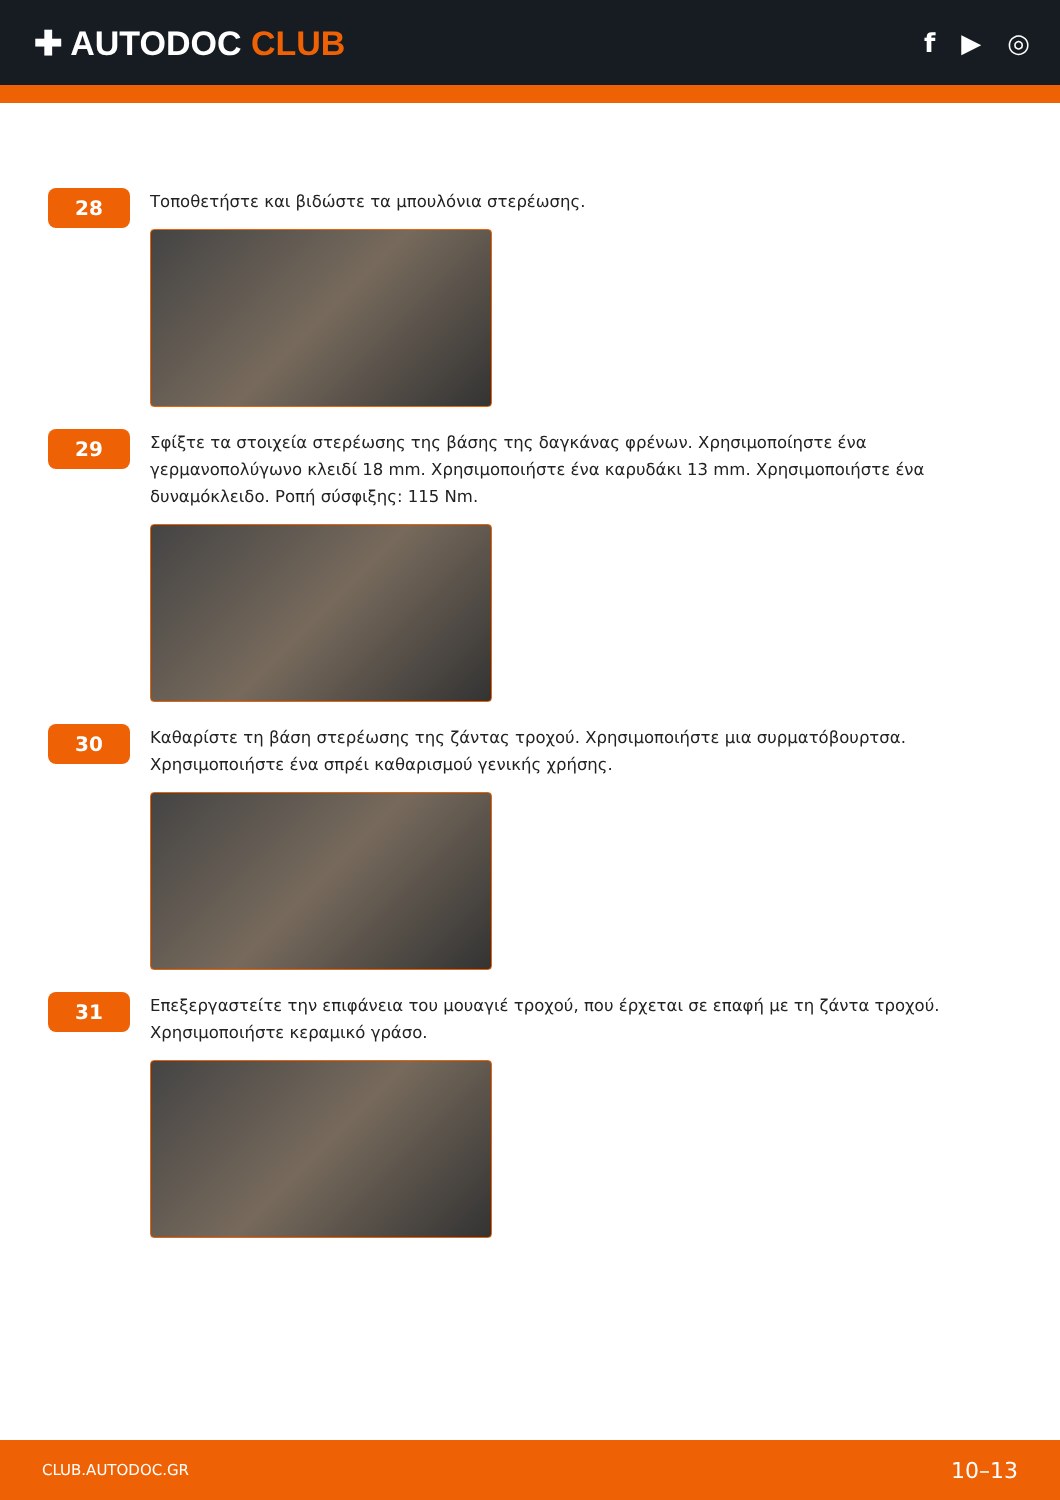✚ AUTODOC CLUB
f ▶ ◎
28
Τοποθετήστε και βιδώστε τα μπουλόνια στερέωσης.
29
Σφίξτε τα στοιχεία στερέωσης της βάσης της δαγκάνας φρένων. Χρησιμοποίηστε ένα γερμανοπολύγωνο κλειδί 18 mm. Χρησιμοποιήστε ένα καρυδάκι 13 mm. Χρησιμοποιήστε ένα δυναμόκλειδο. Ροπή σύσφιξης: 115 Nm.
30
Καθαρίστε τη βάση στερέωσης της ζάντας τροχού. Χρησιμοποιήστε μια συρματόβουρτσα. Χρησιμοποιήστε ένα σπρέι καθαρισμού γενικής χρήσης.
31
Επεξεργαστείτε την επιφάνεια του μουαγιέ τροχού, που έρχεται σε επαφή με τη ζάντα τροχού. Χρησιμοποιήστε κεραμικό γράσο.
CLUB.AUTODOC.GR 10–13